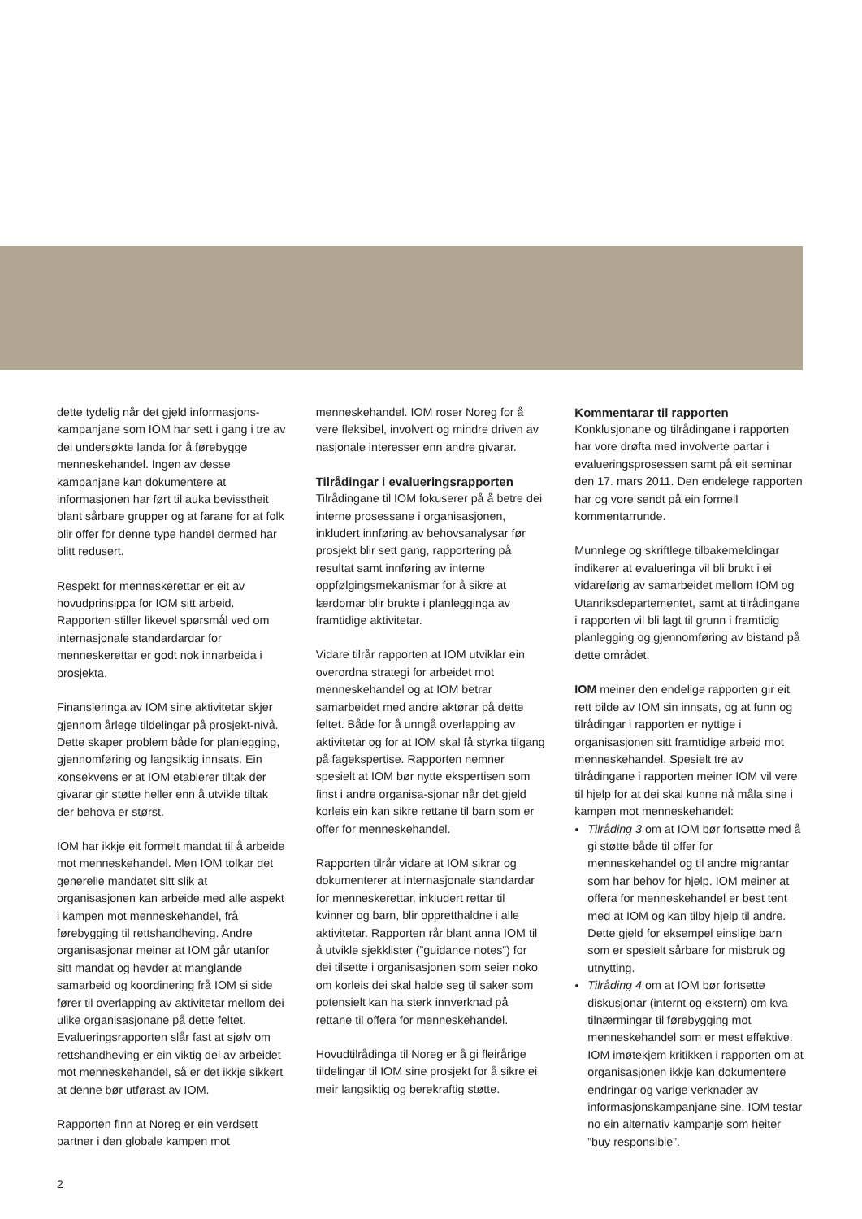dette tydelig når det gjeld informasjons-kampanjane som IOM har sett i gang i tre av dei undersøkte landa for å førebygge menneskehandel. Ingen av desse kampanjane kan dokumentere at informasjonen har ført til auka bevisstheit blant sårbare grupper og at farane for at folk blir offer for denne type handel dermed har blitt redusert.
Respekt for menneskerettar er eit av hovudprinsippa for IOM sitt arbeid. Rapporten stiller likevel spørsmål ved om internasjonale standardardar for menneskerettar er godt nok innarbeida i prosjekta.
Finansieringa av IOM sine aktivitetar skjer gjennom årlege tildelingar på prosjekt-nivå. Dette skaper problem både for planlegging, gjennomføring og langsiktig innsats. Ein konsekvens er at IOM etablerer tiltak der givarar gir støtte heller enn å utvikle tiltak der behova er størst.
IOM har ikkje eit formelt mandat til å arbeide mot menneskehandel. Men IOM tolkar det generelle mandatet sitt slik at organisasjonen kan arbeide med alle aspekt i kampen mot menneskehandel, frå førebygging til rettshandheving. Andre organisasjonar meiner at IOM går utanfor sitt mandat og hevder at manglande samarbeid og koordinering frå IOM si side fører til overlapping av aktivitetar mellom dei ulike organisasjonane på dette feltet. Evalueringsrapporten slår fast at sjølv om rettshandheving er ein viktig del av arbeidet mot menneskehandel, så er det ikkje sikkert at denne bør utførast av IOM.
Rapporten finn at Noreg er ein verdsett partner i den globale kampen mot
menneskehandel. IOM roser Noreg for å vere fleksibel, involvert og mindre driven av nasjonale interesser enn andre givarar.
Tilrådingar i evalueringsrapporten
Tilrådingane til IOM fokuserer på å betre dei interne prosessane i organisasjonen, inkludert innføring av behovsanalysar før prosjekt blir sett gang, rapportering på resultat samt innføring av interne oppfølgingsmekanismar for å sikre at lærdomar blir brukte i planlegginga av framtidige aktivitetar.
Vidare tilrår rapporten at IOM utviklar ein overordna strategi for arbeidet mot menneskehandel og at IOM betrar samarbeidet med andre aktørar på dette feltet. Både for å unngå overlapping av aktivitetar og for at IOM skal få styrka tilgang på fagekspertise. Rapporten nemner spesielt at IOM bør nytte ekspertisen som finst i andre organisa-sjonar når det gjeld korleis ein kan sikre rettane til barn som er offer for menneskehandel.
Rapporten tilrår vidare at IOM sikrar og dokumenterer at internasjonale standardar for menneskerettar, inkludert rettar til kvinner og barn, blir oppretthaldne i alle aktivitetar. Rapporten rår blant anna IOM til å utvikle sjekklister (”guidance notes”) for dei tilsette i organisasjonen som seier noko om korleis dei skal halde seg til saker som potensielt kan ha sterk innverknad på rettane til offera for menneskehandel.
Hovudtilrådinga til Noreg er å gi fleirårige tildelingar til IOM sine prosjekt for å sikre ei meir langsiktig og berekraftig støtte.
Kommentarar til rapporten
Konklusjonane og tilrådingane i rapporten har vore drøfta med involverte partar i evalueringsprosessen samt på eit seminar den 17. mars 2011. Den endelege rapporten har og vore sendt på ein formell kommentarrunde.
Munnlege og skriftlege tilbakemeldingar indikerer at evalueringa vil bli brukt i ei vidareførig av samarbeidet mellom IOM og Utanriksdepartementet, samt at tilrådingane i rapporten vil bli lagt til grunn i framtidig planlegging og gjennomføring av bistand på dette området.
IOM meiner den endelige rapporten gir eit rett bilde av IOM sin innsats, og at funn og tilrådingar i rapporten er nyttige i organisasjonen sitt framtidige arbeid mot menneskehandel. Spesielt tre av tilrådingane i rapporten meiner IOM vil vere til hjelp for at dei skal kunne nå måla sine i kampen mot menneskehandel:
Tilråding 3 om at IOM bør fortsette med å gi støtte både til offer for menneskehandel og til andre migrantar som har behov for hjelp. IOM meiner at offera for menneskehandel er best tent med at IOM og kan tilby hjelp til andre. Dette gjeld for eksempel einslige barn som er spesielt sårbare for misbruk og utnytting.
Tilråding 4 om at IOM bør fortsette diskusjonar (internt og ekstern) om kva tilnærmingar til førebygging mot menneskehandel som er mest effektive. IOM imøtekjem kritikken i rapporten om at organisasjonen ikkje kan dokumentere endringar og varige verknader av informasjonskampanjane sine. IOM testar no ein alternativ kampanje som heiter ”buy responsible”.
2